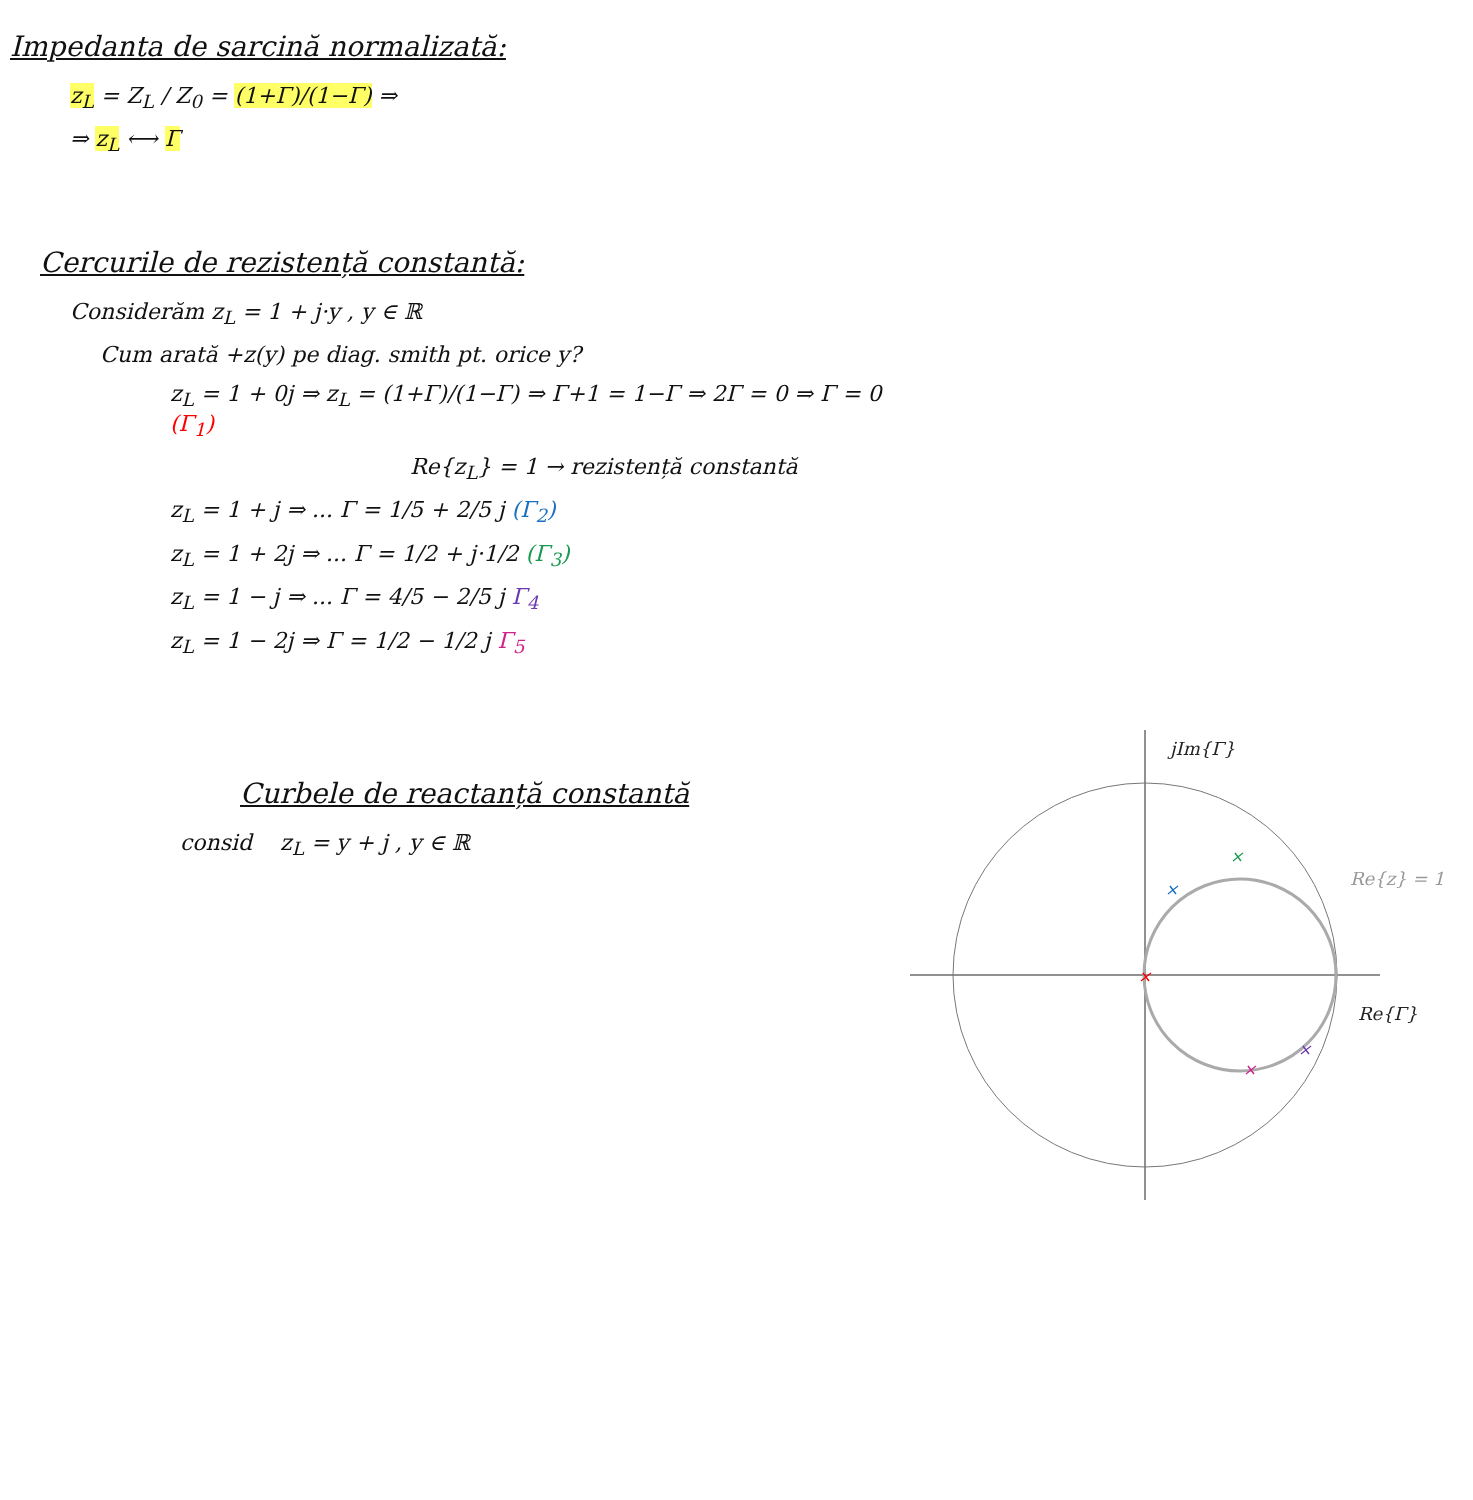Impedanta de sarcină normalizată:
z<sub>L</sub> = Z<sub>L</sub> / Z<sub>0</sub> = (1+Γ)/(1−Γ) ⇒
⇒ z<sub>L</sub> ⟷ Γ
Cercurile de rezistență constantă:
Considerăm z<sub>L</sub> = 1 + j·y , y ∈ ℝ
Cum arată +z(y) pe diag. smith pt. orice y?
z<sub>L</sub> = 1 + 0j ⇒ z<sub>L</sub> = (1+Γ)/(1−Γ) ⇒ Γ+1 = 1−Γ ⇒ 2Γ = 0 ⇒ Γ = 0 (Γ<sub>1</sub>)
Re{z<sub>L</sub>} = 1 → rezistență constantă
z<sub>L</sub> = 1 + j ⇒ ... Γ = 1/5 + 2/5 j (Γ<sub>2</sub>)
z<sub>L</sub> = 1 + 2j ⇒ ... Γ = 1/2 + j·1/2 (Γ<sub>3</sub>)
z<sub>L</sub> = 1 − j ⇒ ... Γ = 4/5 − 2/5 j Γ<sub>4</sub>
z<sub>L</sub> = 1 − 2j ⇒ Γ = 1/2 − 1/2 j Γ<sub>5</sub>
Curbele de reactanță constantă
consid z<sub>L</sub> = y + j , y ∈ ℝ
jIm{Γ}
Re{Γ}
Re{z} = 1
×
×
×
×
×